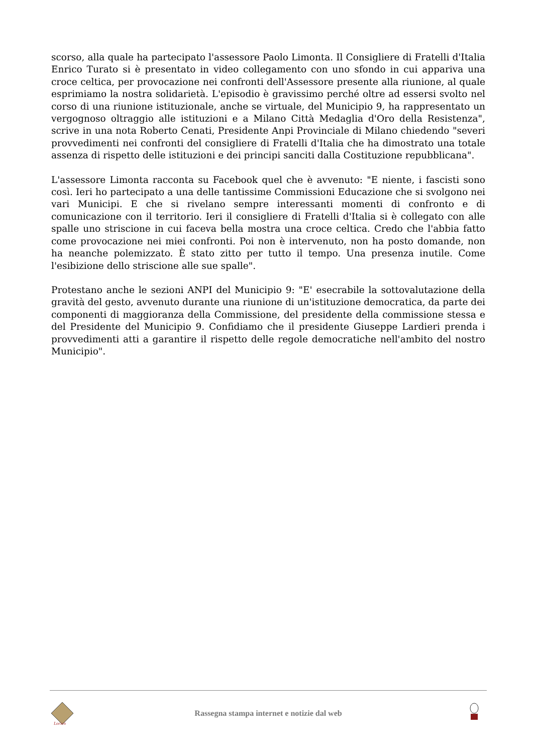scorso, alla quale ha partecipato l'assessore Paolo Limonta. Il Consigliere di Fratelli d'Italia Enrico Turato si è presentato in video collegamento con uno sfondo in cui appariva una croce celtica, per provocazione nei confronti dell'Assessore presente alla riunione, al quale esprimiamo la nostra solidarietà. L'episodio è gravissimo perché oltre ad essersi svolto nel corso di una riunione istituzionale, anche se virtuale, del Municipio 9, ha rappresentato un vergognoso oltraggio alle istituzioni e a Milano Città Medaglia d'Oro della Resistenza", scrive in una nota Roberto Cenati, Presidente Anpi Provinciale di Milano chiedendo "severi provvedimenti nei confronti del consigliere di Fratelli d'Italia che ha dimostrato una totale assenza di rispetto delle istituzioni e dei principi sanciti dalla Costituzione repubblicana".
L'assessore Limonta racconta su Facebook quel che è avvenuto: "E niente, i fascisti sono così. Ieri ho partecipato a una delle tantissime Commissioni Educazione che si svolgono nei vari Municipi. E che si rivelano sempre interessanti momenti di confronto e di comunicazione con il territorio. Ieri il consigliere di Fratelli d'Italia si è collegato con alle spalle uno striscione in cui faceva bella mostra una croce celtica. Credo che l'abbia fatto come provocazione nei miei confronti. Poi non è intervenuto, non ha posto domande, non ha neanche polemizzato. È stato zitto per tutto il tempo. Una presenza inutile. Come l'esibizione dello striscione alle sue spalle".
Protestano anche le sezioni ANPI del Municipio 9: "E' esecrabile la sottovalutazione della gravità del gesto, avvenuto durante una riunione di un'istituzione democratica, da parte dei componenti di maggioranza della Commissione, del presidente della commissione stessa e del Presidente del Municipio 9. Confidiamo che il presidente Giuseppe Lardieri prenda i provvedimenti atti a garantire il rispetto delle regole democratiche nell'ambito del nostro Municipio".
Lorien
Rassegna stampa internet e notizie dal web